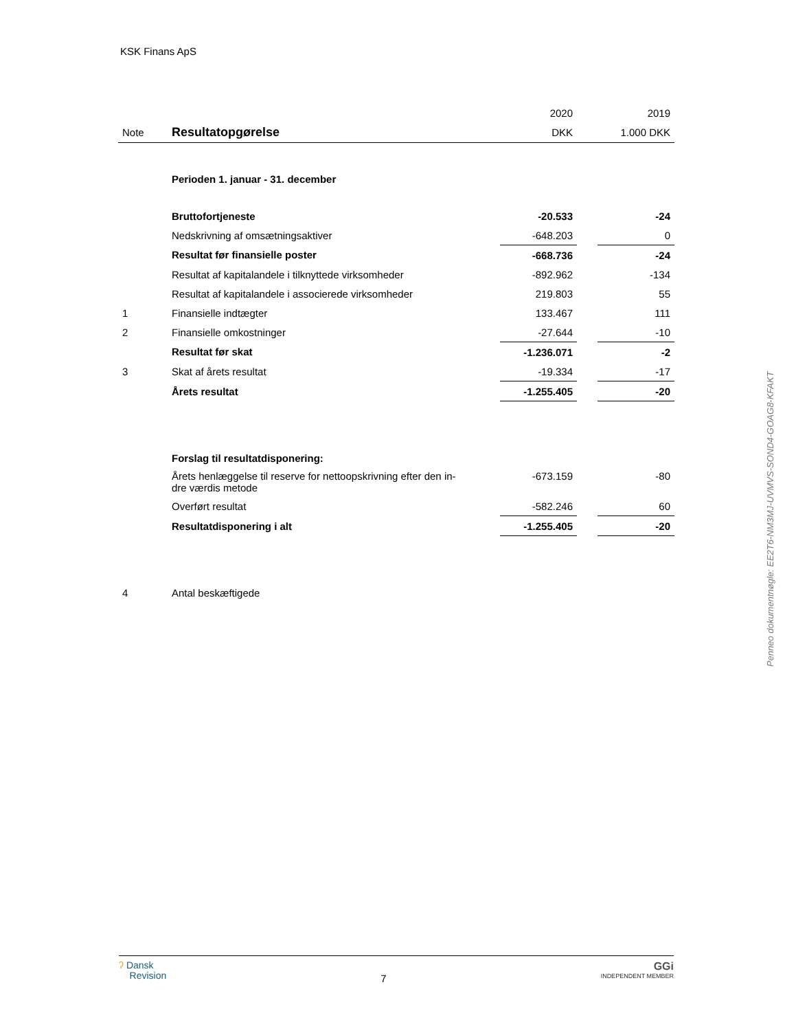KSK Finans ApS
| | | 2020 | | 2019 |
| Note | Resultatopgørelse | DKK | | 1.000 DKK |
| | Perioden 1. januar - 31. december | | | |
| | Bruttofortjeneste | -20.533 | | -24 |
| | Nedskrivning af omsætningsaktiver | -648.203 | | 0 |
| | Resultat før finansielle poster | -668.736 | | -24 |
| | Resultat af kapitalandele i tilknyttede virksomheder | -892.962 | | -134 |
| | Resultat af kapitalandele i associerede virksomheder | 219.803 | | 55 |
| 1 | Finansielle indtægter | 133.467 | | 111 |
| 2 | Finansielle omkostninger | -27.644 | | -10 |
| | Resultat før skat | -1.236.071 | | -2 |
| 3 | Skat af årets resultat | -19.334 | | -17 |
| | Årets resultat | -1.255.405 | | -20 |
| | Forslag til resultatdisponering: | | | |
| | Årets henlæggelse til reserve for nettoopskrivning efter den in- dre værdis metode | -673.159 | | -80 |
| | Overført resultat | -582.246 | | 60 |
| | Resultatdisponering i alt | -1.255.405 | | -20 |
| 4 | Antal beskæftigede | | | |
Penneo dokumentnøgle: EE2T6-NM3MJ-UVMVS-SOND4-GOAG8-KFAKT
ʔ Dansk
Revision
7
GGi
INDEPENDENT MEMBER